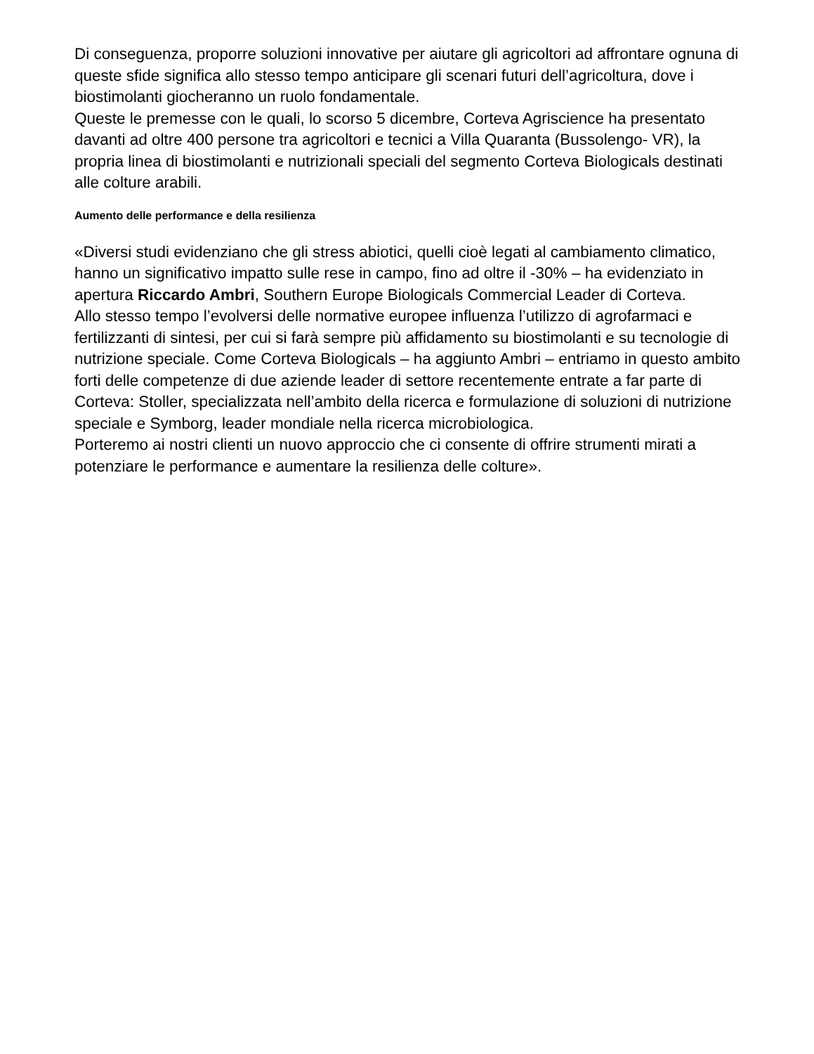Di conseguenza, proporre soluzioni innovative per aiutare gli agricoltori ad affrontare ognuna di queste sfide significa allo stesso tempo anticipare gli scenari futuri dell’agricoltura, dove i biostimolanti giocheranno un ruolo fondamentale.
Queste le premesse con le quali, lo scorso 5 dicembre, Corteva Agriscience ha presentato davanti ad oltre 400 persone tra agricoltori e tecnici a Villa Quaranta (Bussolengo- VR), la propria linea di biostimolanti e nutrizionali speciali del segmento Corteva Biologicals destinati alle colture arabili.
Aumento delle performance e della resilienza
«Diversi studi evidenziano che gli stress abiotici, quelli cioè legati al cambiamento climatico, hanno un significativo impatto sulle rese in campo, fino ad oltre il -30% – ha evidenziato in apertura Riccardo Ambri, Southern Europe Biologicals Commercial Leader di Corteva.
Allo stesso tempo l’evolversi delle normative europee influenza l’utilizzo di agrofarmaci e fertilizzanti di sintesi, per cui si farà sempre più affidamento su biostimolanti e su tecnologie di nutrizione speciale. Come Corteva Biologicals – ha aggiunto Ambri – entriamo in questo ambito forti delle competenze di due aziende leader di settore recentemente entrate a far parte di Corteva: Stoller, specializzata nell’ambito della ricerca e formulazione di soluzioni di nutrizione speciale e Symborg, leader mondiale nella ricerca microbiologica.
Porteremo ai nostri clienti un nuovo approccio che ci consente di offrire strumenti mirati a potenziare le performance e aumentare la resilienza delle colture».